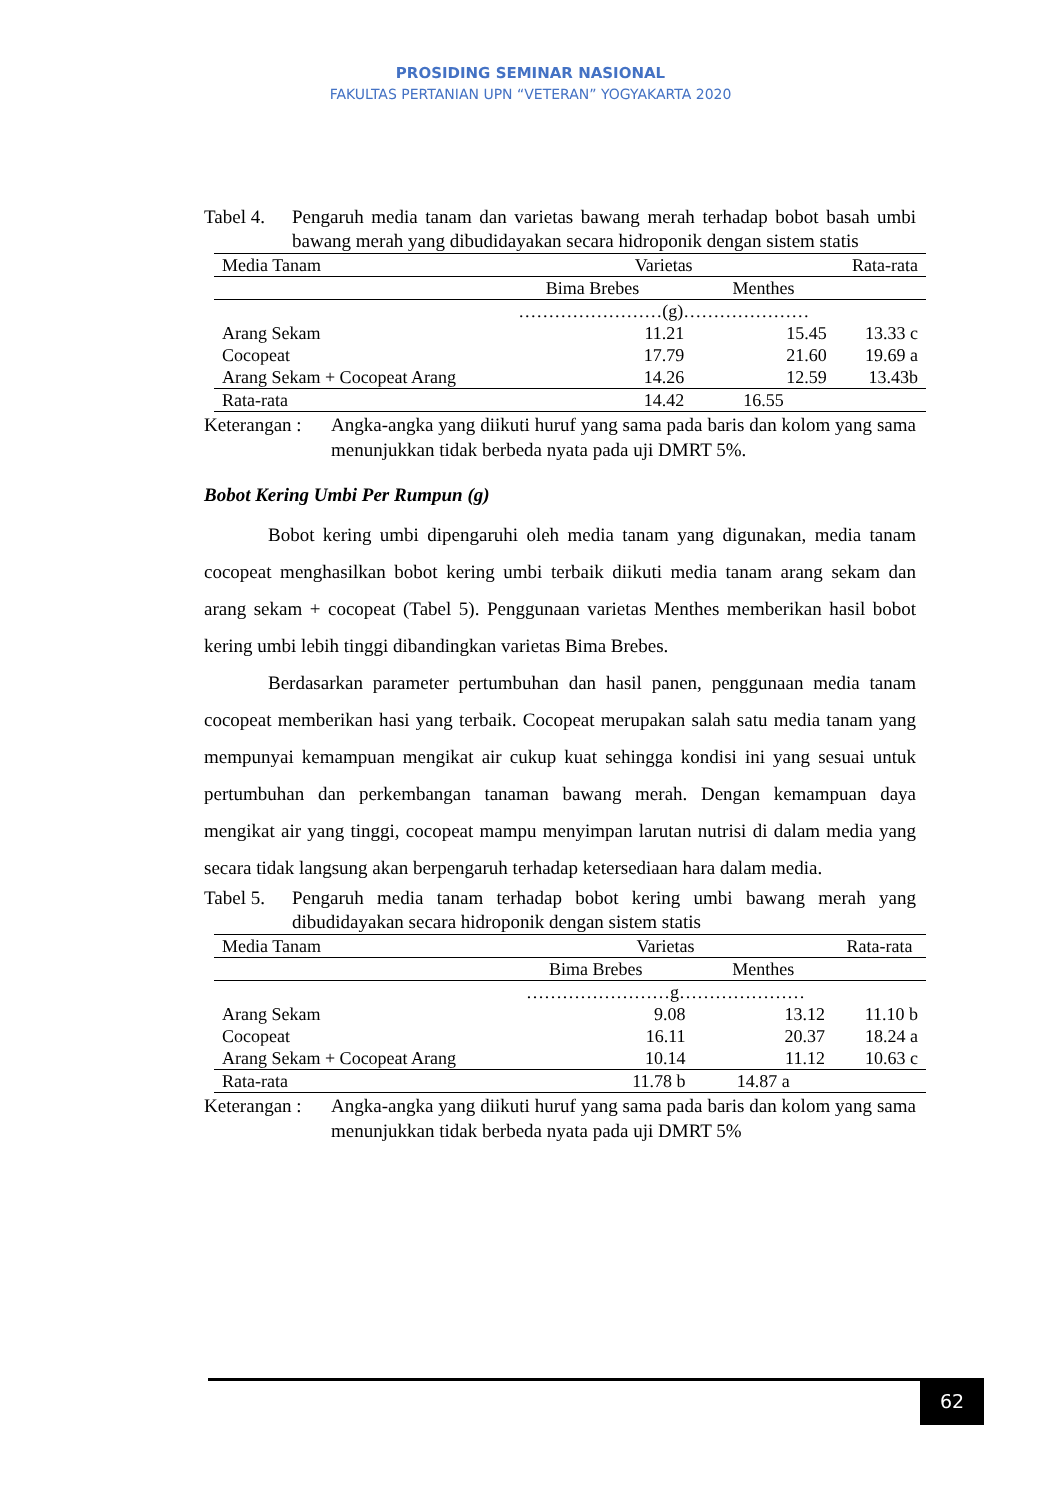PROSIDING SEMINAR NASIONAL
FAKULTAS PERTANIAN UPN “VETERAN” YOGYAKARTA 2020
Tabel 4.
Pengaruh media tanam dan varietas bawang merah terhadap bobot basah umbi bawang merah yang dibudidayakan secara hidroponik dengan sistem statis
| Media Tanam | Varietas | | Rata-rata |
| | Bima Brebes | Menthes | |
| | ……………………(g)………………… | | |
| Arang Sekam | 11.21 | 15.45 | 13.33 c |
| Cocopeat | 17.79 | 21.60 | 19.69 a |
| Arang Sekam + Cocopeat Arang | 14.26 | 12.59 | 13.43b |
| Rata-rata | 14.42 | 16.55 | |
Keterangan :
Angka-angka yang diikuti huruf yang sama pada baris dan kolom yang sama menunjukkan tidak berbeda nyata pada uji DMRT 5%.
Bobot Kering Umbi Per Rumpun (g)
Bobot kering umbi dipengaruhi oleh media tanam yang digunakan, media tanam cocopeat menghasilkan bobot kering umbi terbaik diikuti media tanam arang sekam dan arang sekam + cocopeat (Tabel 5). Penggunaan varietas Menthes memberikan hasil bobot kering umbi lebih tinggi dibandingkan varietas Bima Brebes.
Berdasarkan parameter pertumbuhan dan hasil panen, penggunaan media tanam cocopeat memberikan hasi yang terbaik. Cocopeat merupakan salah satu media tanam yang mempunyai kemampuan mengikat air cukup kuat sehingga kondisi ini yang sesuai untuk pertumbuhan dan perkembangan tanaman bawang merah. Dengan kemampuan daya mengikat air yang tinggi, cocopeat mampu menyimpan larutan nutrisi di dalam media yang secara tidak langsung akan berpengaruh terhadap ketersediaan hara dalam media.
Tabel 5.
Pengaruh media tanam terhadap bobot kering umbi bawang merah yang dibudidayakan secara hidroponik dengan sistem statis
| Media Tanam | Varietas | | Rata-rata |
| | Bima Brebes | Menthes | |
| | ……………………g………………… | | |
| Arang Sekam | 9.08 | 13.12 | 11.10 b |
| Cocopeat | 16.11 | 20.37 | 18.24 a |
| Arang Sekam + Cocopeat Arang | 10.14 | 11.12 | 10.63 c |
| Rata-rata | 11.78 b | 14.87 a | |
Keterangan :
Angka-angka yang diikuti huruf yang sama pada baris dan kolom yang sama menunjukkan tidak berbeda nyata pada uji DMRT 5%
62